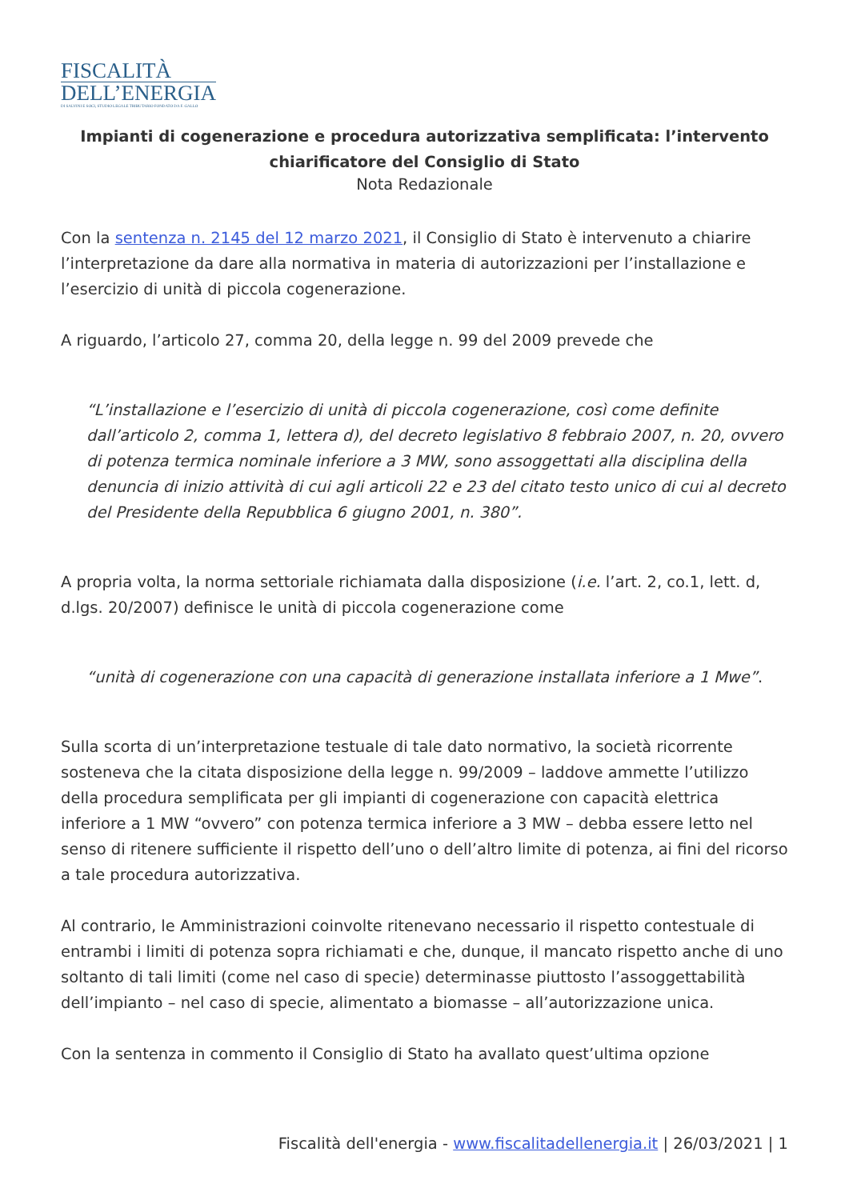FISCALITÀ
DELL’ENERGIA
DI SALVINI E SOCI, STUDIO LEGALE TRIBUTARIO FONDATO DA F. GALLO
Impianti di cogenerazione e procedura autorizzativa semplificata: l’intervento chiarificatore del Consiglio di Stato
Nota Redazionale
Con la sentenza n. 2145 del 12 marzo 2021, il Consiglio di Stato è intervenuto a chiarire l’interpretazione da dare alla normativa in materia di autorizzazioni per l’installazione e l’esercizio di unità di piccola cogenerazione.
A riguardo, l’articolo 27, comma 20, della legge n. 99 del 2009 prevede che
“L’installazione e l’esercizio di unità di piccola cogenerazione, così come definite dall’articolo 2, comma 1, lettera d), del decreto legislativo 8 febbraio 2007, n. 20, ovvero di potenza termica nominale inferiore a 3 MW, sono assoggettati alla disciplina della denuncia di inizio attività di cui agli articoli 22 e 23 del citato testo unico di cui al decreto del Presidente della Repubblica 6 giugno 2001, n. 380”.
A propria volta, la norma settoriale richiamata dalla disposizione (i.e. l’art. 2, co.1, lett. d, d.lgs. 20/2007) definisce le unità di piccola cogenerazione come
“unità di cogenerazione con una capacità di generazione installata inferiore a 1 Mwe”.
Sulla scorta di un’interpretazione testuale di tale dato normativo, la società ricorrente sosteneva che la citata disposizione della legge n. 99/2009 – laddove ammette l’utilizzo della procedura semplificata per gli impianti di cogenerazione con capacità elettrica inferiore a 1 MW “ovvero” con potenza termica inferiore a 3 MW – debba essere letto nel senso di ritenere sufficiente il rispetto dell’uno o dell’altro limite di potenza, ai fini del ricorso a tale procedura autorizzativa.
Al contrario, le Amministrazioni coinvolte ritenevano necessario il rispetto contestuale di entrambi i limiti di potenza sopra richiamati e che, dunque, il mancato rispetto anche di uno soltanto di tali limiti (come nel caso di specie) determinasse piuttosto l’assoggettabilità dell’impianto – nel caso di specie, alimentato a biomasse – all’autorizzazione unica.
Con la sentenza in commento il Consiglio di Stato ha avallato quest’ultima opzione
Fiscalità dell'energia - www.fiscalitadellenergia.it | 26/03/2021 | 1